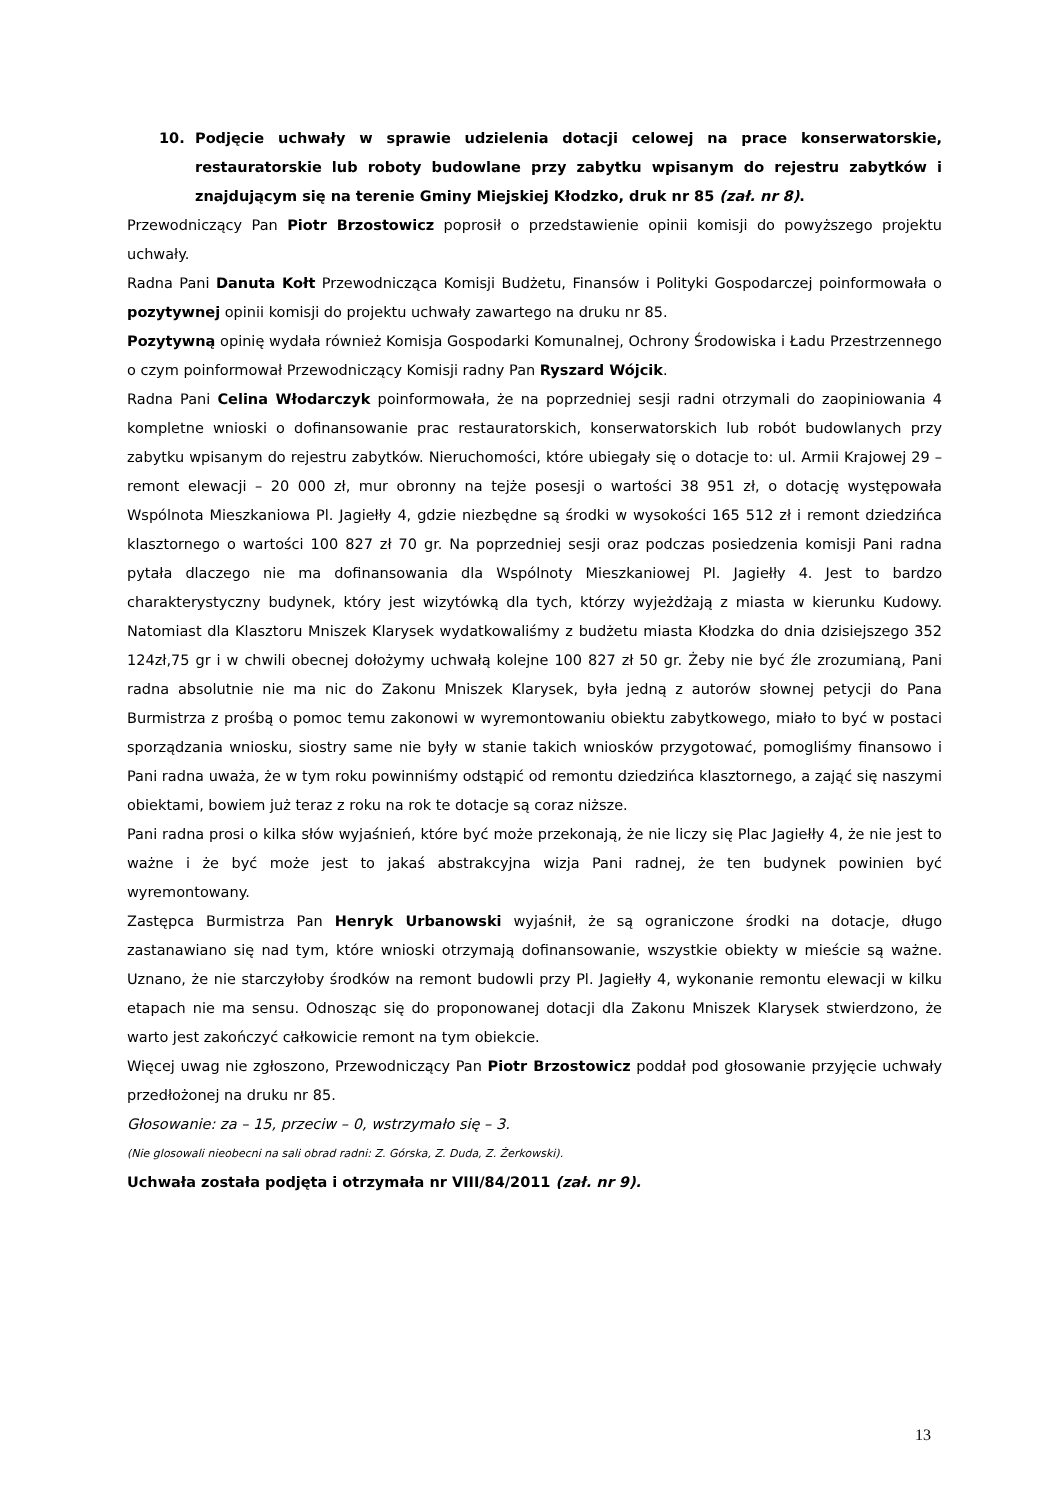10. Podjęcie uchwały w sprawie udzielenia dotacji celowej na prace konserwatorskie, restauratorskie lub roboty budowlane przy zabytku wpisanym do rejestru zabytków i znajdującym się na terenie Gminy Miejskiej Kłodzko, druk nr 85 (zał. nr 8).
Przewodniczący Pan Piotr Brzostowicz poprosił o przedstawienie opinii komisji do powyższego projektu uchwały.
Radna Pani Danuta Kołt Przewodnicząca Komisji Budżetu, Finansów i Polityki Gospodarczej poinformowała o pozytywnej opinii komisji do projektu uchwały zawartego na druku nr 85.
Pozytywną opinię wydała również Komisja Gospodarki Komunalnej, Ochrony Środowiska i Ładu Przestrzennego o czym poinformował Przewodniczący Komisji radny Pan Ryszard Wójcik.
Radna Pani Celina Włodarczyk poinformowała, że na poprzedniej sesji radni otrzymali do zaopiniowania 4 kompletne wnioski o dofinansowanie prac restauratorskich, konserwatorskich lub robót budowlanych przy zabytku wpisanym do rejestru zabytków. Nieruchomości, które ubiegały się o dotacje to: ul. Armii Krajowej 29 – remont elewacji – 20 000 zł, mur obronny na tejże posesji o wartości 38 951 zł, o dotację występowała Wspólnota Mieszkaniowa Pl. Jagiełły 4, gdzie niezbędne są środki w wysokości 165 512 zł i remont dziedzińca klasztornego o wartości 100 827 zł 70 gr. Na poprzedniej sesji oraz podczas posiedzenia komisji Pani radna pytała dlaczego nie ma dofinansowania dla Wspólnoty Mieszkaniowej Pl. Jagiełły 4. Jest to bardzo charakterystyczny budynek, który jest wizytówką dla tych, którzy wyjeżdżają z miasta w kierunku Kudowy. Natomiast dla Klasztoru Mniszek Klarysek wydatkowaliśmy z budżetu miasta Kłodzka do dnia dzisiejszego 352 124zł,75 gr i w chwili obecnej dołożymy uchwałą kolejne 100 827 zł 50 gr. Żeby nie być źle zrozumianą, Pani radna absolutnie nie ma nic do Zakonu Mniszek Klarysek, była jedną z autorów słownej petycji do Pana Burmistrza z prośbą o pomoc temu zakonowi w wyremontowaniu obiektu zabytkowego, miało to być w postaci sporządzania wniosku, siostry same nie były w stanie takich wniosków przygotować, pomogliśmy finansowo i Pani radna uważa, że w tym roku powinniśmy odstąpić od remontu dziedzińca klasztornego, a zająć się naszymi obiektami, bowiem już teraz z roku na rok te dotacje są coraz niższe.
Pani radna prosi o kilka słów wyjaśnień, które być może przekonają, że nie liczy się Plac Jagiełły 4, że nie jest to ważne i że być może jest to jakaś abstrakcyjna wizja Pani radnej, że ten budynek powinien być wyremontowany.
Zastępca Burmistrza Pan Henryk Urbanowski wyjaśnił, że są ograniczone środki na dotacje, długo zastanawiano się nad tym, które wnioski otrzymają dofinansowanie, wszystkie obiekty w mieście są ważne. Uznano, że nie starczyłoby środków na remont budowli przy Pl. Jagiełły 4, wykonanie remontu elewacji w kilku etapach nie ma sensu. Odnosząc się do proponowanej dotacji dla Zakonu Mniszek Klarysek stwierdzono, że warto jest zakończyć całkowicie remont na tym obiekcie.
Więcej uwag nie zgłoszono, Przewodniczący Pan Piotr Brzostowicz poddał pod głosowanie przyjęcie uchwały przedłożonej na druku nr 85.
Głosowanie: za – 15, przeciw – 0, wstrzymało się – 3.
(Nie glosowali nieobecni na sali obrad radni: Z. Górska, Z. Duda, Z. Żerkowski).
Uchwała została podjęta i otrzymała nr VIII/84/2011 (zał. nr 9).
13